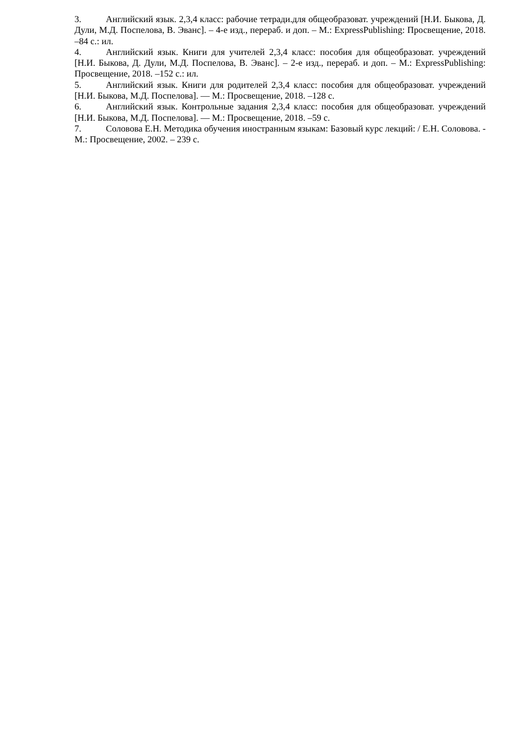3. Английский язык. 2,3,4 класс: рабочие тетради.для общеобразоват. учреждений [Н.И. Быкова, Д. Дули, М.Д. Поспелова, В. Эванс]. – 4-е изд., перераб. и доп. – М.: ExpressPublishing: Просвещение, 2018. –84 с.: ил.
4. Английский язык. Книги для учителей 2,3,4 класс: пособия для общеобразоват. учреждений [Н.И. Быкова, Д. Дули, М.Д. Поспелова, В. Эванс]. – 2-е изд., перераб. и доп. – М.: ExpressPublishing: Просвещение, 2018. –152 с.: ил.
5. Английский язык. Книги для родителей 2,3,4 класс: пособия для общеобразоват. учреждений [Н.И. Быкова, М.Д. Поспелова]. — М.: Просвещение, 2018. –128 с.
6. Английский язык. Контрольные задания 2,3,4 класс: пособия для общеобразоват. учреждений [Н.И. Быкова, М.Д. Поспелова]. — М.: Просвещение, 2018. –59 с.
7. Соловова Е.Н. Методика обучения иностранным языкам: Базовый курс лекций: / Е.Н. Соловова. - М.: Просвещение, 2002. – 239 с.